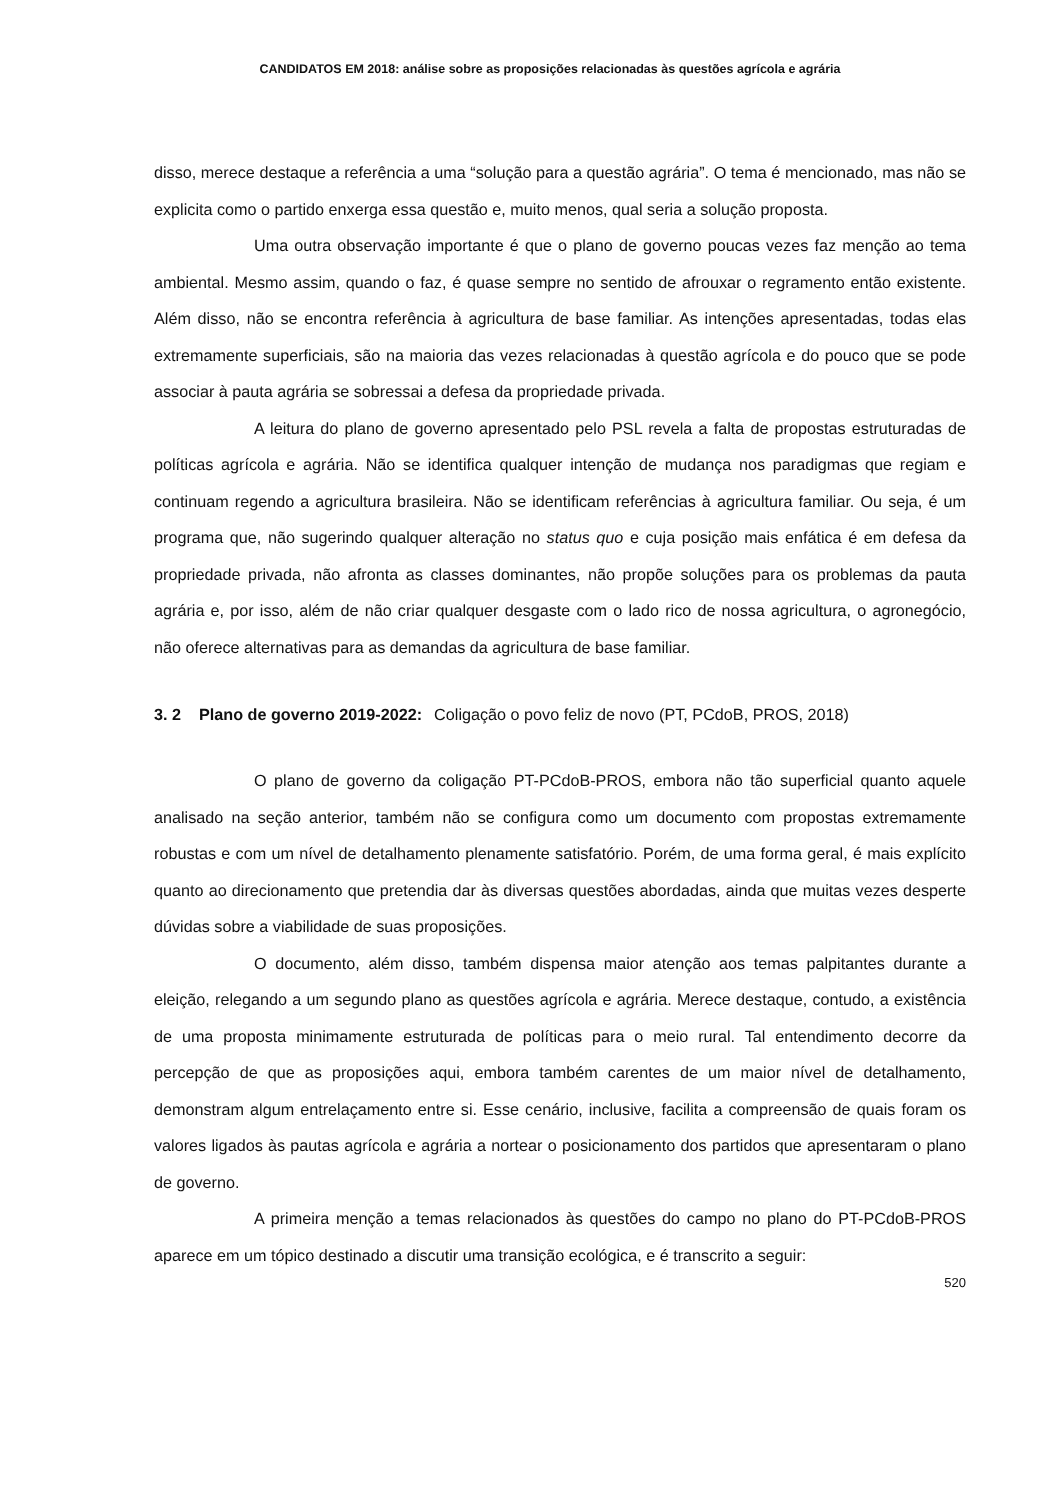CANDIDATOS EM 2018: análise sobre as proposições relacionadas às questões agrícola e agrária
disso, merece destaque a referência a uma “solução para a questão agrária”. O tema é mencionado, mas não se explicita como o partido enxerga essa questão e, muito menos, qual seria a solução proposta.
Uma outra observação importante é que o plano de governo poucas vezes faz menção ao tema ambiental. Mesmo assim, quando o faz, é quase sempre no sentido de afrouxar o regramento então existente. Além disso, não se encontra referência à agricultura de base familiar. As intenções apresentadas, todas elas extremamente superficiais, são na maioria das vezes relacionadas à questão agrícola e do pouco que se pode associar à pauta agrária se sobressai a defesa da propriedade privada.
A leitura do plano de governo apresentado pelo PSL revela a falta de propostas estruturadas de políticas agrícola e agrária. Não se identifica qualquer intenção de mudança nos paradigmas que regiam e continuam regendo a agricultura brasileira. Não se identificam referências à agricultura familiar. Ou seja, é um programa que, não sugerindo qualquer alteração no status quo e cuja posição mais enfática é em defesa da propriedade privada, não afronta as classes dominantes, não propõe soluções para os problemas da pauta agrária e, por isso, além de não criar qualquer desgaste com o lado rico de nossa agricultura, o agronegócio, não oferece alternativas para as demandas da agricultura de base familiar.
3. 2 Plano de governo 2019-2022: Coligação o povo feliz de novo (PT, PCdoB, PROS, 2018)
O plano de governo da coligação PT-PCdoB-PROS, embora não tão superficial quanto aquele analisado na seção anterior, também não se configura como um documento com propostas extremamente robustas e com um nível de detalhamento plenamente satisfatório. Porém, de uma forma geral, é mais explícito quanto ao direcionamento que pretendia dar às diversas questões abordadas, ainda que muitas vezes desperte dúvidas sobre a viabilidade de suas proposições.
O documento, além disso, também dispensa maior atenção aos temas palpitantes durante a eleição, relegando a um segundo plano as questões agrícola e agrária. Merece destaque, contudo, a existência de uma proposta minimamente estruturada de políticas para o meio rural. Tal entendimento decorre da percepção de que as proposições aqui, embora também carentes de um maior nível de detalhamento, demonstram algum entrelaçamento entre si. Esse cenário, inclusive, facilita a compreensão de quais foram os valores ligados às pautas agrícola e agrária a nortear o posicionamento dos partidos que apresentaram o plano de governo.
A primeira menção a temas relacionados às questões do campo no plano do PT-PCdoB-PROS aparece em um tópico destinado a discutir uma transição ecológica, e é transcrito a seguir:
520